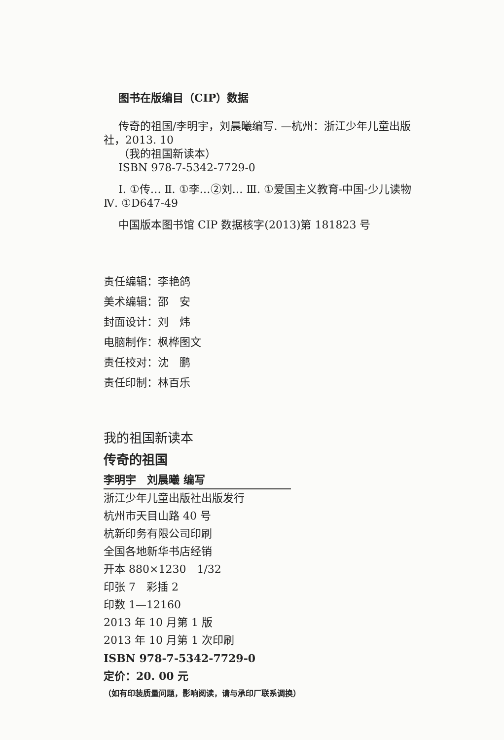图书在版编目（CIP）数据
传奇的祖国/李明宇，刘晨曦编写. —杭州：浙江少年儿童出版社，2013. 10
（我的祖国新读本）
ISBN 978-7-5342-7729-0
Ⅰ. ①传… Ⅱ. ①李…②刘… Ⅲ. ①爱国主义教育-中国-少儿读物 Ⅳ. ①D647-49
中国版本图书馆 CIP 数据核字(2013)第 181823 号
责任编辑：李艳鸽
美术编辑：邵　安
封面设计：刘　炜
电脑制作：枫桦图文
责任校对：沈　鹏
责任印制：林百乐
我的祖国新读本
传奇的祖国
李明宇　刘晨曦 编写
浙江少年儿童出版社出版发行
杭州市天目山路 40 号
杭新印务有限公司印刷
全国各地新华书店经销
开本 880×1230　1/32
印张 7　彩插 2
印数 1—12160
2013 年 10 月第 1 版
2013 年 10 月第 1 次印刷
ISBN 978-7-5342-7729-0
定价：20. 00 元
（如有印装质量问题，影响阅读，请与承印厂联系调换）